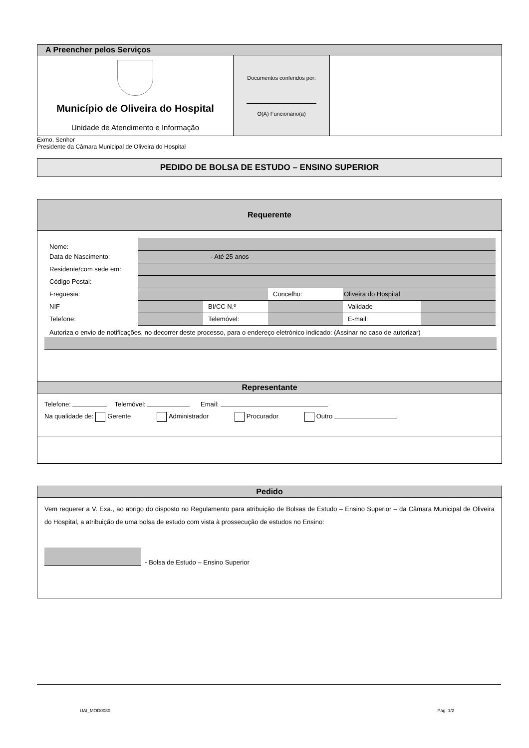| A Preencher pelos Serviços | | |
| Município de Oliveira do Hospital Unidade de Atendimento e Informação | Documentos conferidos por: O(A) Funcionário(a) | |
Exmo. Senhor
Presidente da Câmara Municipal de Oliveira do Hospital
PEDIDO DE BOLSA DE ESTUDO – ENSINO SUPERIOR
Requerente
| Nome: | | | | | |
| Data de Nascimento: | - Até 25 anos | | | | |
| Residente/com sede em: | | | | | |
| Código Postal: | | | | | |
| Freguesia: | | | Concelho: | Oliveira do Hospital | |
| NIF | | BI/CC N.º | | Validade | |
| Telefone: | | Telemóvel: | | E-mail: | |
Autoriza o envio de notificações, no decorrer deste processo, para o endereço eletrónico indicado: (Assinar no caso de autorizar)
Representante
Telefone: Telemóvel: Email:
Na qualidade de: Gerente Administrador Procurador Outro
Pedido
Vem requerer a V. Exa., ao abrigo do disposto no Regulamento para atribuição de Bolsas de Estudo – Ensino Superior – da Câmara Municipal de Oliveira do Hospital, a atribuição de uma bolsa de estudo com vista à prossecução de estudos no Ensino:
- Bolsa de Estudo – Ensino Superior
UAI_MOD0080 Pág. 1/2